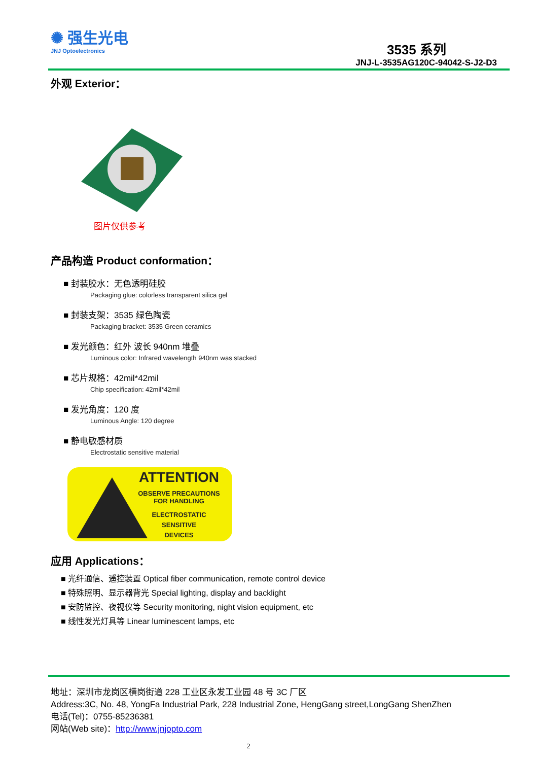✺ 强生光电
JNJ Optoelectronics
3535 系列
JNJ-L-3535AG120C-94042-S-J2-D3
外观 Exterior：
图片仅供参考
产品构造 Product conformation：
■ 封装胶水：无色透明硅胶
Packaging glue: colorless transparent silica gel
■ 封装支架：3535 绿色陶瓷
Packaging bracket: 3535 Green ceramics
■ 发光颜色：红外 波长 940nm 堆叠
Luminous color: Infrared wavelength 940nm was stacked
■ 芯片规格：42mil*42mil
Chip specification: 42mil*42mil
■ 发光角度：120 度
Luminous Angle: 120 degree
■ 静电敏感材质
Electrostatic sensitive material
ATTENTION
OBSERVE PRECAUTIONS
FOR HANDLING
ELECTROSTATIC
SENSITIVE
DEVICES
应用 Applications：
■ 光纤通信、遥控装置 Optical fiber communication, remote control device
■ 特殊照明、显示器背光 Special lighting, display and backlight
■ 安防监控、夜视仪等 Security monitoring, night vision equipment, etc
■ 线性发光灯具等 Linear luminescent lamps, etc
地址：深圳市龙岗区横岗街道 228 工业区永发工业园 48 号 3C 厂区
Address:3C, No. 48, YongFa Industrial Park, 228 Industrial Zone, HengGang street,LongGang ShenZhen
电话(Tel)：0755-85236381
网站(Web site)：http://www.jnjopto.com
2